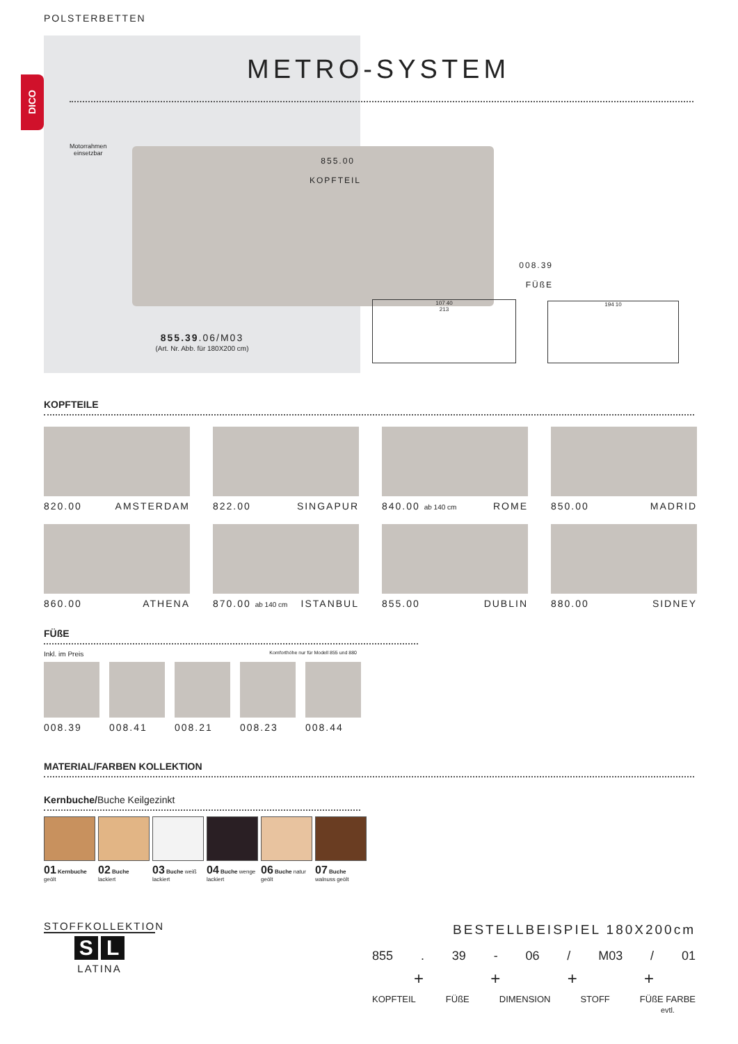POLSTERBETTEN
DICO
METRO-SYSTEM
Motorrahmen
einsetzbar
855.00
KOPFTEIL
008.39
FÜßE
855.39.06/M03
(Art. Nr. Abb. für 180X200 cm)
107 40
213
194 10
KOPFTEILE
820.00 AMSTERDAM
822.00 SINGAPUR
840.00 ab 140 cm ROME
850.00 MADRID
860.00 ATHENA
870.00 ab 140 cm ISTANBUL
855.00 DUBLIN
880.00 SIDNEY
FÜßE
Inkl. im Preis Komforthöhe nur für Modell 855 und 880
008.39 008.41 008.21 008.23 008.44
MATERIAL/FARBEN KOLLEKTION
Kernbuche/Buche Keilgezinkt
01 Kernbuche geölt
02 Buche lackiert
03 Buche weiß lackiert
04 Buche wenge lackiert
06 Buche natur geölt
07 Buche walnuss geölt
STOFFKOLLEKTION
S L
LATINA
BESTELLBEISPIEL 180X200cm
855. 39 - 06 / M03 / 01
+ + + +
KOPFTEIL FÜßE DIMENSION STOFF FÜßE FARBE
evtl.